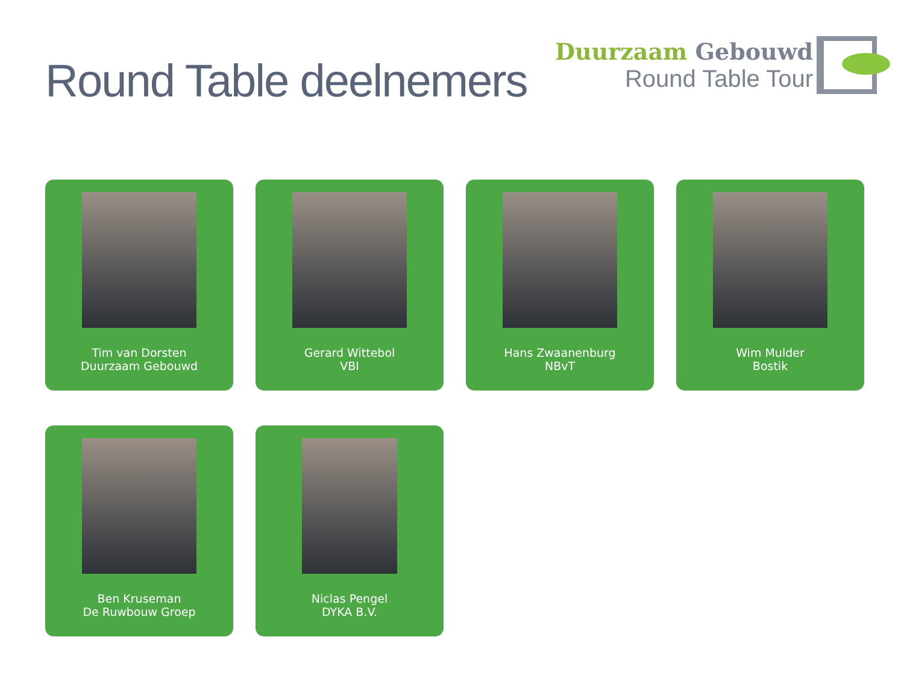Round Table deelnemers
Duurzaam Gebouwd
Round Table Tour
Tim van Dorsten
Duurzaam Gebouwd
Gerard Wittebol
VBI
Hans Zwaanenburg
NBvT
Wim Mulder
Bostik
Ben Kruseman
De Ruwbouw Groep
Niclas Pengel
DYKA B.V.